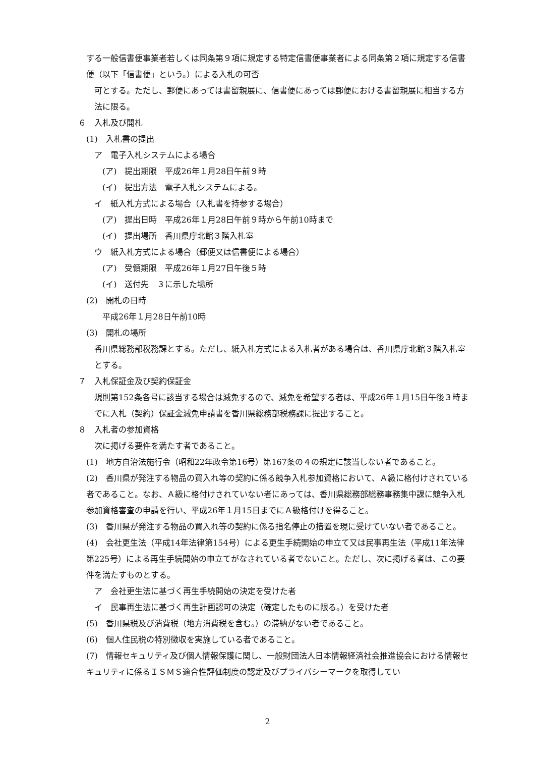する一般信書便事業者若しくは同条第９項に規定する特定信書便事業者による同条第２項に規定する信書便（以下「信書便」という。）による入札の可否
可とする。ただし、郵便にあっては書留親展に、信書便にあっては郵便における書留親展に相当する方法に限る。
６　入札及び開札
(1)　入札書の提出
ア　電子入札システムによる場合
(ア)　提出期限　平成26年１月28日午前９時
(イ)　提出方法　電子入札システムによる。
イ　紙入札方式による場合（入札書を持参する場合）
(ア)　提出日時　平成26年１月28日午前９時から午前10時まで
(イ)　提出場所　香川県庁北館３階入札室
ウ　紙入札方式による場合（郵便又は信書便による場合）
(ア)　受領期限　平成26年１月27日午後５時
(イ)　送付先　３に示した場所
(2)　開札の日時
平成26年１月28日午前10時
(3)　開札の場所
香川県総務部税務課とする。ただし、紙入札方式による入札者がある場合は、香川県庁北館３階入札室とする。
７　入札保証金及び契約保証金
規則第152条各号に該当する場合は減免するので、減免を希望する者は、平成26年１月15日午後３時までに入札（契約）保証金減免申請書を香川県総務部税務課に提出すること。
８　入札者の参加資格
次に掲げる要件を満たす者であること。
(1)　地方自治法施行令（昭和22年政令第16号）第167条の４の規定に該当しない者であること。
(2)　香川県が発注する物品の買入れ等の契約に係る競争入札参加資格において、Ａ級に格付けされている者であること。なお、Ａ級に格付けされていない者にあっては、香川県総務部総務事務集中課に競争入札参加資格審査の申請を行い、平成26年１月15日までにＡ級格付けを得ること。
(3)　香川県が発注する物品の買入れ等の契約に係る指名停止の措置を現に受けていない者であること。
(4)　会社更生法（平成14年法律第154号）による更生手続開始の申立て又は民事再生法（平成11年法律第225号）による再生手続開始の申立てがなされている者でないこと。ただし、次に掲げる者は、この要件を満たすものとする。
ア　会社更生法に基づく再生手続開始の決定を受けた者
イ　民事再生法に基づく再生計画認可の決定（確定したものに限る。）を受けた者
(5)　香川県税及び消費税（地方消費税を含む。）の滞納がない者であること。
(6)　個人住民税の特別徴収を実施している者であること。
(7)　情報セキュリティ及び個人情報保護に関し、一般財団法人日本情報経済社会推進協会における情報セキュリティに係るＩＳＭＳ適合性評価制度の認定及びプライバシーマークを取得してい
2